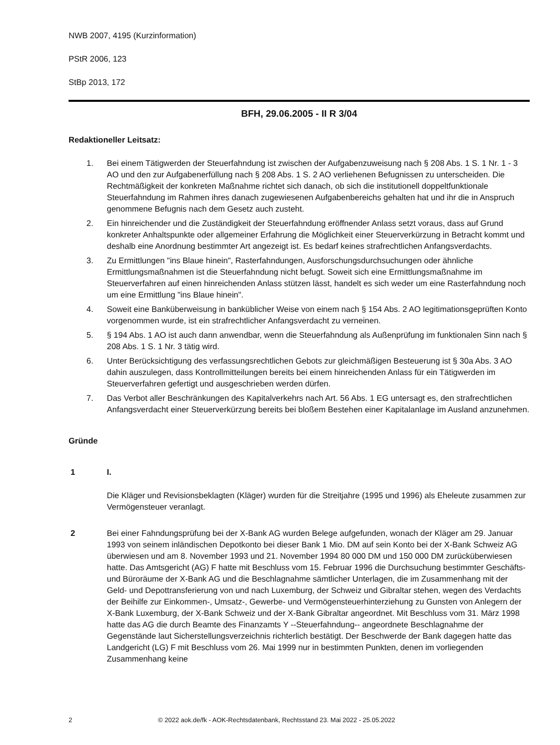NWB 2007, 4195 (Kurzinformation)
PStR 2006, 123
StBp 2013, 172
BFH, 29.06.2005 - II R 3/04
Redaktioneller Leitsatz:
1. Bei einem Tätigwerden der Steuerfahndung ist zwischen der Aufgabenzuweisung nach § 208 Abs. 1 S. 1 Nr. 1 - 3 AO und den zur Aufgabenerfüllung nach § 208 Abs. 1 S. 2 AO verliehenen Befugnissen zu unterscheiden. Die Rechtmäßigkeit der konkreten Maßnahme richtet sich danach, ob sich die institutionell doppeltfunktionale Steuerfahndung im Rahmen ihres danach zugewiesenen Aufgabenbereichs gehalten hat und ihr die in Anspruch genommene Befugnis nach dem Gesetz auch zusteht.
2. Ein hinreichender und die Zuständigkeit der Steuerfahndung eröffnender Anlass setzt voraus, dass auf Grund konkreter Anhaltspunkte oder allgemeiner Erfahrung die Möglichkeit einer Steuerverkürzung in Betracht kommt und deshalb eine Anordnung bestimmter Art angezeigt ist. Es bedarf keines strafrechtlichen Anfangsverdachts.
3. Zu Ermittlungen "ins Blaue hinein", Rasterfahndungen, Ausforschungsdurchsuchungen oder ähnliche Ermittlungsmaßnahmen ist die Steuerfahndung nicht befugt. Soweit sich eine Ermittlungsmaßnahme im Steuerverfahren auf einen hinreichenden Anlass stützen lässt, handelt es sich weder um eine Rasterfahndung noch um eine Ermittlung "ins Blaue hinein".
4. Soweit eine Banküberweisung in banküblicher Weise von einem nach § 154 Abs. 2 AO legitimationsgeprüften Konto vorgenommen wurde, ist ein strafrechtlicher Anfangsverdacht zu verneinen.
5. § 194 Abs. 1 AO ist auch dann anwendbar, wenn die Steuerfahndung als Außenprüfung im funktionalen Sinn nach § 208 Abs. 1 S. 1 Nr. 3 tätig wird.
6. Unter Berücksichtigung des verfassungsrechtlichen Gebots zur gleichmäßigen Besteuerung ist § 30a Abs. 3 AO dahin auszulegen, dass Kontrollmitteilungen bereits bei einem hinreichenden Anlass für ein Tätigwerden im Steuerverfahren gefertigt und ausgeschrieben werden dürfen.
7. Das Verbot aller Beschränkungen des Kapitalverkehrs nach Art. 56 Abs. 1 EG untersagt es, den strafrechtlichen Anfangsverdacht einer Steuerverkürzung bereits bei bloßem Bestehen einer Kapitalanlage im Ausland anzunehmen.
Gründe
1 I.
Die Kläger und Revisionsbeklagten (Kläger) wurden für die Streitjahre (1995 und 1996) als Eheleute zusammen zur Vermögensteuer veranlagt.
2 Bei einer Fahndungsprüfung bei der X-Bank AG wurden Belege aufgefunden, wonach der Kläger am 29. Januar 1993 von seinem inländischen Depotkonto bei dieser Bank 1 Mio. DM auf sein Konto bei der X-Bank Schweiz AG überwiesen und am 8. November 1993 und 21. November 1994 80 000 DM und 150 000 DM zurücküberwiesen hatte. Das Amtsgericht (AG) F hatte mit Beschluss vom 15. Februar 1996 die Durchsuchung bestimmter Geschäfts- und Büroräume der X-Bank AG und die Beschlagnahme sämtlicher Unterlagen, die im Zusammenhang mit der Geld- und Depottransferierung von und nach Luxemburg, der Schweiz und Gibraltar stehen, wegen des Verdachts der Beihilfe zur Einkommen-, Umsatz-, Gewerbe- und Vermögensteuerhinterziehung zu Gunsten von Anlegern der X-Bank Luxemburg, der X-Bank Schweiz und der X-Bank Gibraltar angeordnet. Mit Beschluss vom 31. März 1998 hatte das AG die durch Beamte des Finanzamts Y --Steuerfahndung-- angeordnete Beschlagnahme der Gegenstände laut Sicherstellungsverzeichnis richterlich bestätigt. Der Beschwerde der Bank dagegen hatte das Landgericht (LG) F mit Beschluss vom 26. Mai 1999 nur in bestimmten Punkten, denen im vorliegenden Zusammenhang keine
2 © 2022 aok.de/fk - AOK-Rechtsdatenbank, Rechtsstand 23. Mai 2022 - 25.05.2022